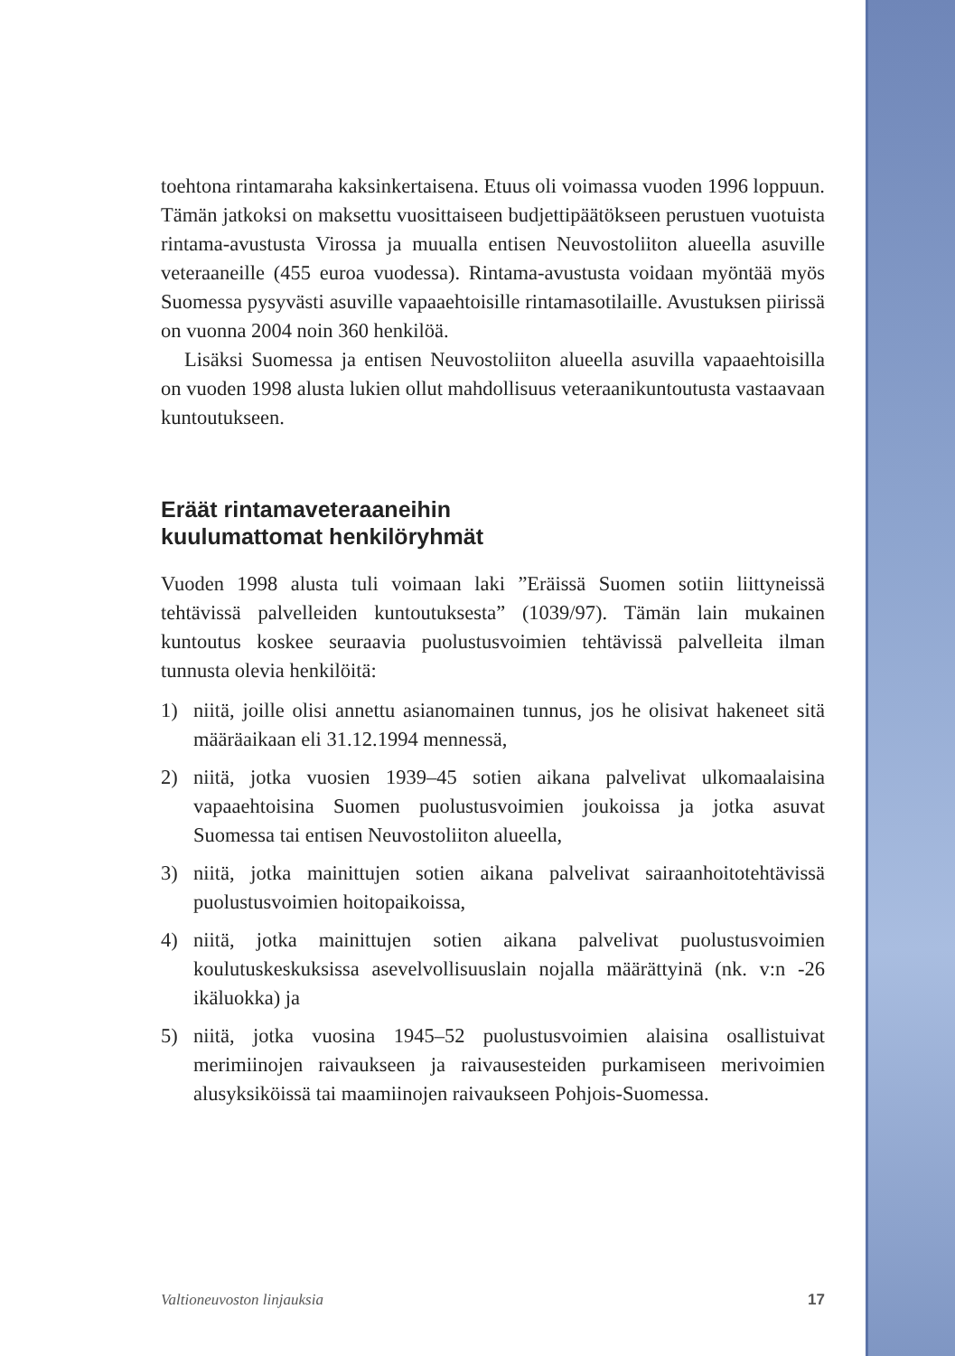toehtona rintamaraha kaksinkertaisena. Etuus oli voimassa vuoden 1996 loppuun. Tämän jatkoksi on maksettu vuosittaiseen budjettipäätökseen perustuen vuotuista rintama-avustusta Virossa ja muualla entisen Neuvostoliiton alueella asuville veteraaneille (455 euroa vuodessa). Rintama-avustusta voidaan myöntää myös Suomessa pysyvästi asuville vapaaehtoisille rintamasotilaille. Avustuksen piirissä on vuonna 2004 noin 360 henkilöä.
Lisäksi Suomessa ja entisen Neuvostoliiton alueella asuvilla vapaaehtoisilla on vuoden 1998 alusta lukien ollut mahdollisuus veteraanikuntoutusta vastaavaan kuntoutukseen.
Eräät rintamaveteraaneihin
kuulumattomat henkilöryhmät
Vuoden 1998 alusta tuli voimaan laki ”Eräissä Suomen sotiin liittyneissä tehtävissä palvelleiden kuntoutuksesta” (1039/97). Tämän lain mukainen kuntoutus koskee seuraavia puolustusvoimien tehtävissä palvelleita ilman tunnusta olevia henkilöitä:
1) niitä, joille olisi annettu asianomainen tunnus, jos he olisivat hakeneet sitä määräaikaan eli 31.12.1994 mennessä,
2) niitä, jotka vuosien 1939–45 sotien aikana palvelivat ulkomaalaisina vapaaehtoisina Suomen puolustusvoimien joukoissa ja jotka asuvat Suomessa tai entisen Neuvostoliiton alueella,
3) niitä, jotka mainittujen sotien aikana palvelivat sairaanhoitotehtävissä puolustusvoimien hoitopaikoissa,
4) niitä, jotka mainittujen sotien aikana palvelivat puolustusvoimien koulutuskeskuksissa asevelvollisuuslain nojalla määrättyinä (nk. v:n -26 ikäluokka) ja
5) niitä, jotka vuosina 1945–52 puolustusvoimien alaisina osallistuivat merimiinojen raivaukseen ja raivausesteiden purkamiseen merivoimien alusyksiköissä tai maamiinojen raivaukseen Pohjois-Suomessa.
Valtioneuvoston linjauksia 17